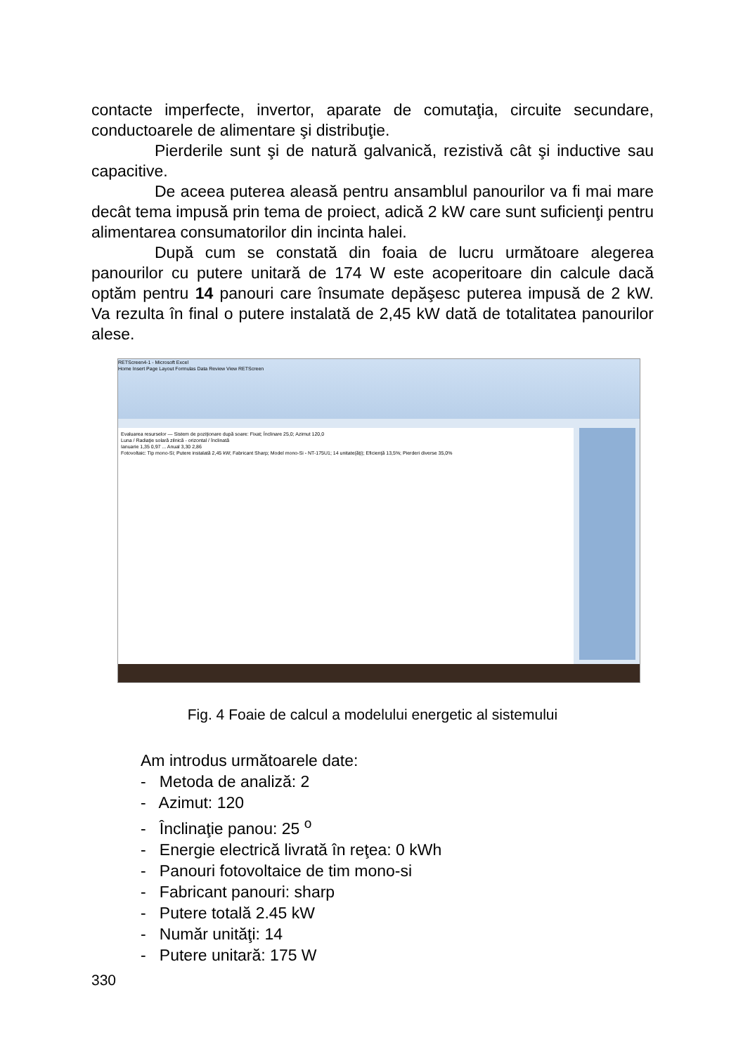contacte imperfecte, invertor, aparate de comutaţia, circuite secundare, conductoarele de alimentare şi distribuţie.
Pierderile sunt şi de natură galvanică, rezistivă cât şi inductive sau capacitive.
De aceea puterea aleasă pentru ansamblul panourilor va fi mai mare decât tema impusă prin tema de proiect, adică 2 kW care sunt suficienţi pentru alimentarea consumatorilor din incinta halei.
După cum se constată din foaia de lucru următoare alegerea panourilor cu putere unitară de 174 W este acoperitoare din calcule dacă optăm pentru 14 panouri care însumate depăşesc puterea impusă de 2 kW. Va rezulta în final o putere instalată de 2,45 kW dată de totalitatea panourilor alese.
RETScreen4-1 - Microsoft Excel
Home Insert Page Layout Formulas Data Review View RETScreen
Evaluarea resurselor — Sistem de poziţionare după soare: Fixat; Înclinare 25,0; Azimut 120,0
Luna / Radiaţie solară zilnică - orizontal / înclinată
Ianuarie 1,35 0,97 ... Anual 3,30 2,86
Fotovoltaic: Tip mono-Si; Putere instalată 2,45 kW; Fabricant Sharp; Model mono-Si - NT-175U1; 14 unitate(ăţi); Eficienţă 13,5%; Pierderi diverse 35,0%
Fig. 4 Foaie de calcul a modelului energetic al sistemului
Am introdus următoarele date:
- Metoda de analiză: 2
- Azimut: 120
- Înclinaţie panou: 25 <sup>o</sup>
- Energie electrică livrată în reţea: 0 kWh
- Panouri fotovoltaice de tim mono-si
- Fabricant panouri: sharp
- Putere totală 2.45 kW
- Număr unităţi: 14
- Putere unitară: 175 W
330